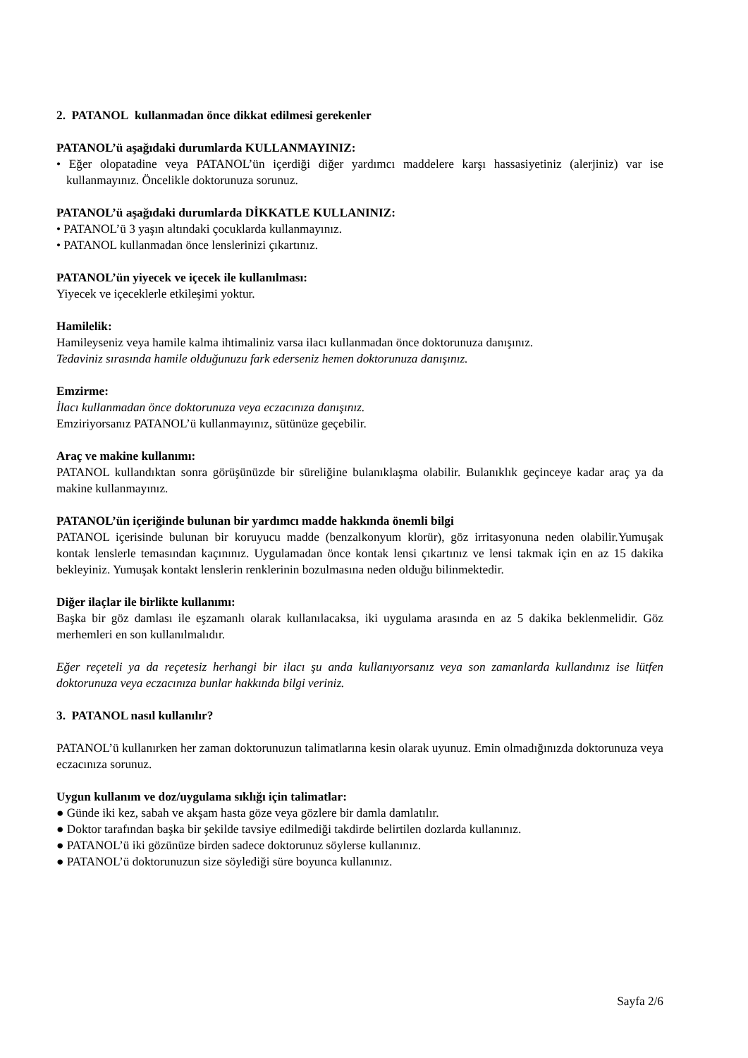2. PATANOL kullanmadan önce dikkat edilmesi gerekenler
PATANOL’ü aşağıdaki durumlarda KULLANMAYINIZ:
• Eğer olopatadine veya PATANOL’ün içerdiği diğer yardımcı maddelere karşı hassasiyetiniz (alerjiniz) var ise kullanmayınız. Öncelikle doktorunuza sorunuz.
PATANOL’ü aşağıdaki durumlarda DİKKATLE KULLANINIZ:
• PATANOL’ü 3 yaşın altındaki çocuklarda kullanmayınız.
• PATANOL kullanmadan önce lenslerinizi çıkartınız.
PATANOL’ün yiyecek ve içecek ile kullanılması:
Yiyecek ve içeceklerle etkileşimi yoktur.
Hamilelik:
Hamileyseniz veya hamile kalma ihtimaliniz varsa ilacı kullanmadan önce doktorunuza danışınız.
Tedaviniz sırasında hamile olduğunuzu fark ederseniz hemen doktorunuza danışınız.
Emzirme:
İlacı kullanmadan önce doktorunuza veya eczacınıza danışınız.
Emziriyorsanız PATANOL’ü kullanmayınız, sütünüze geçebilir.
Araç ve makine kullanımı:
PATANOL kullandıktan sonra görüşünüzde bir süreliğine bulanıklaşma olabilir. Bulanıklık geçinceye kadar araç ya da makine kullanmayınız.
PATANOL’ün içeriğinde bulunan bir yardımcı madde hakkında önemli bilgi
PATANOL içerisinde bulunan bir koruyucu madde (benzalkonyum klorür), göz irritasyonuna neden olabilir.Yumuşak kontak lenslerle temasından kaçınınız. Uygulamadan önce kontak lensi çıkartınız ve lensi takmak için en az 15 dakika bekleyiniz. Yumuşak kontakt lenslerin renklerinin bozulmasına neden olduğu bilinmektedir.
Diğer ilaçlar ile birlikte kullanımı:
Başka bir göz damlası ile eşzamanlı olarak kullanılacaksa, iki uygulama arasında en az 5 dakika beklenmelidir. Göz merhemleri en son kullanılmalıdır.
Eğer reçeteli ya da reçetesiz herhangi bir ilacı şu anda kullanıyorsanız veya son zamanlarda kullandınız ise lütfen doktorunuza veya eczacınıza bunlar hakkında bilgi veriniz.
3. PATANOL nasıl kullanılır?
PATANOL’ü kullanırken her zaman doktorunuzun talimatlarına kesin olarak uyunuz. Emin olmadığınızda doktorunuza veya eczacınıza sorunuz.
Uygun kullanım ve doz/uygulama sıklığı için talimatlar:
● Günde iki kez, sabah ve akşam hasta göze veya gözlere bir damla damlatılır.
● Doktor tarafından başka bir şekilde tavsiye edilmediği takdirde belirtilen dozlarda kullanınız.
● PATANOL’ü iki gözünüze birden sadece doktorunuz söylerse kullanınız.
● PATANOL’ü doktorunuzun size söylediği süre boyunca kullanınız.
Sayfa 2/6